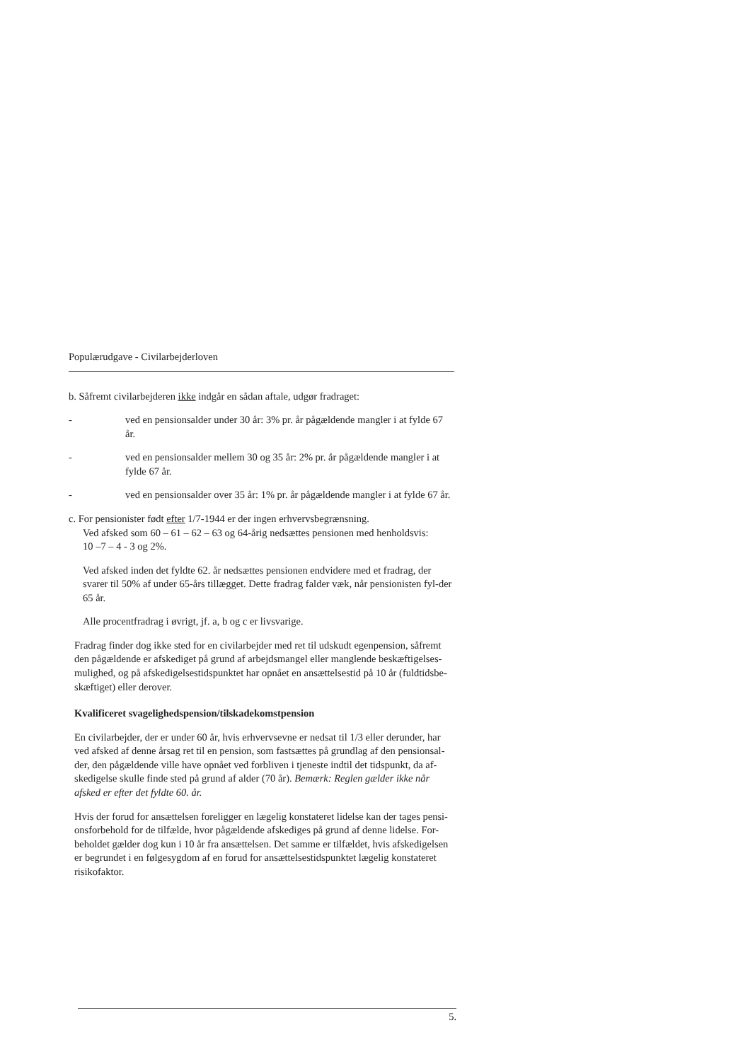Populærudgave - Civilarbejderloven
b. Såfremt civilarbejderen ikke indgår en sådan aftale, udgør fradraget:
- ved en pensionsalder under 30 år: 3% pr. år pågældende mangler i at fylde 67 år.
- ved en pensionsalder mellem 30 og 35 år: 2% pr. år pågældende mangler i at fylde 67 år.
- ved en pensionsalder over 35 år: 1% pr. år pågældende mangler i at fylde 67 år.
c. For pensionister født efter 1/7-1944 er der ingen erhvervsbegrænsning.
Ved afsked som 60 – 61 – 62 – 63 og 64-årig nedsættes pensionen med henholdsvis:
10 –7 – 4 - 3 og 2%.
Ved afsked inden det fyldte 62. år nedsættes pensionen endvidere med et fradrag, der svarer til 50% af under 65-års tillægget. Dette fradrag falder væk, når pensionisten fyl-der 65 år.
Alle procentfradrag i øvrigt, jf. a, b og c er livsvarige.
Fradrag finder dog ikke sted for en civilarbejder med ret til udskudt egenpension, såfremt den pågældende er afskediget på grund af arbejdsmangel eller manglende beskæftigelses-mulighed, og på afskedigelsestidspunktet har opnået en ansættelsestid på 10 år (fuldtidsbe-skæftiget) eller derover.
Kvalificeret svagelighedspension/tilskadekomstpension
En civilarbejder, der er under 60 år, hvis erhvervsevne er nedsat til 1/3 eller derunder, har ved afsked af denne årsag ret til en pension, som fastsættes på grundlag af den pensionsal-der, den pågældende ville have opnået ved forbliven i tjeneste indtil det tidspunkt, da af-skedigelse skulle finde sted på grund af alder (70 år). Bemærk: Reglen gælder ikke når afsked er efter det fyldte 60. år.
Hvis der forud for ansættelsen foreligger en lægelig konstateret lidelse kan der tages pensi-onsforbehold for de tilfælde, hvor pågældende afskediges på grund af denne lidelse. For-beholdet gælder dog kun i 10 år fra ansættelsen. Det samme er tilfældet, hvis afskedigelsen er begrundet i en følgesygdom af en forud for ansættelsestidspunktet lægelig konstateret risikofaktor.
5.